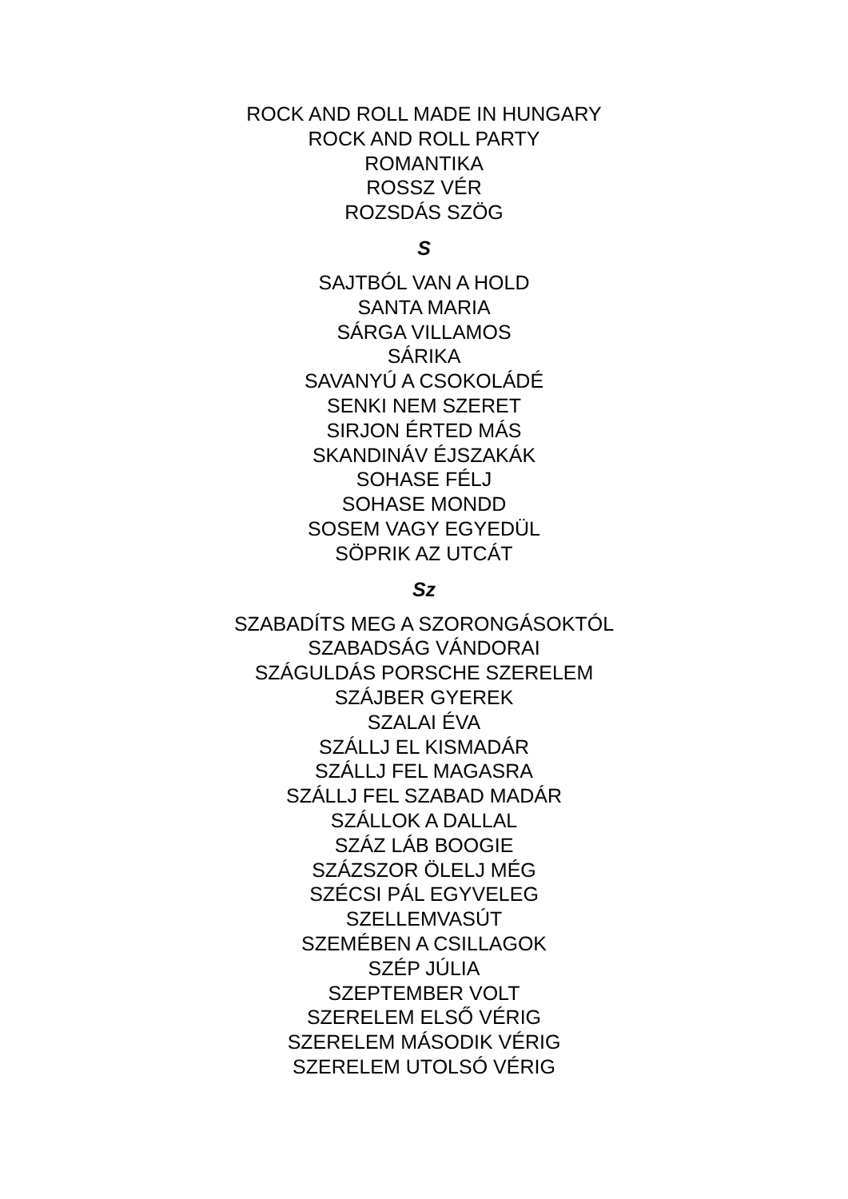ROCK AND ROLL MADE IN HUNGARY
ROCK AND ROLL PARTY
ROMANTIKA
ROSSZ VÉR
ROZSDÁS SZÖG
S
SAJTBÓL VAN A HOLD
SANTA MARIA
SÁRGA VILLAMOS
SÁRIKA
SAVANYÚ A CSOKOLÁDÉ
SENKI NEM SZERET
SIRJON ÉRTED MÁS
SKANDINÁV ÉJSZAKÁK
SOHASE FÉLJ
SOHASE MONDD
SOSEM VAGY EGYEDÜL
SÖPRIK AZ UTCÁT
Sz
SZABADÍTS MEG A SZORONGÁSOKTÓL
SZABADSÁG VÁNDORAI
SZÁGULDÁS PORSCHE SZERELEM
SZÁJBER GYEREK
SZALAI ÉVA
SZÁLLJ EL KISMADÁR
SZÁLLJ FEL MAGASRA
SZÁLLJ FEL SZABAD MADÁR
SZÁLLOK A DALLAL
SZÁZ LÁB BOOGIE
SZÁZSZOR ÖLELJ MÉG
SZÉCSI PÁL EGYVELEG
SZELLEMVASÚT
SZEMÉBEN A CSILLAGOK
SZÉP JÚLIA
SZEPTEMBER VOLT
SZERELEM ELSŐ VÉRIG
SZERELEM MÁSODIK VÉRIG
SZERELEM UTOLSÓ VÉRIG